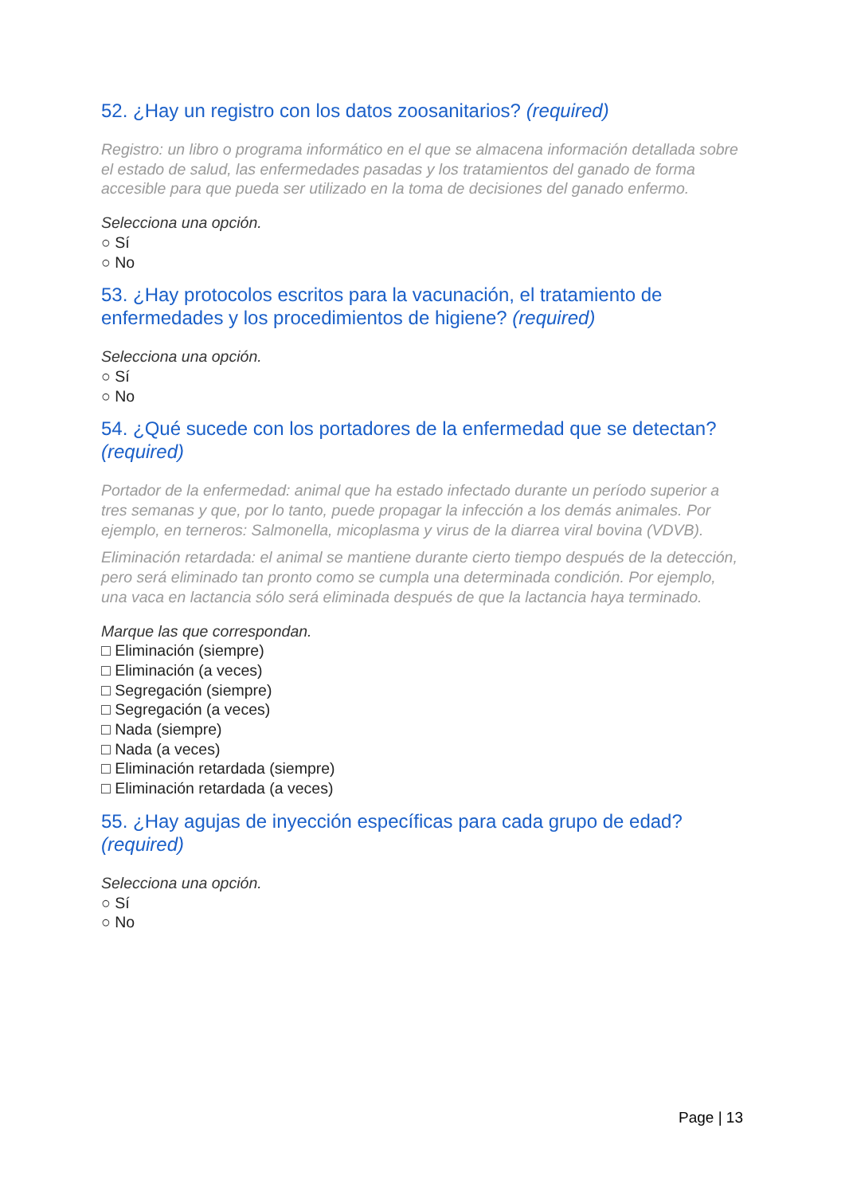52. ¿Hay un registro con los datos zoosanitarios? (required)
Registro: un libro o programa informático en el que se almacena información detallada sobre el estado de salud, las enfermedades pasadas y los tratamientos del ganado de forma accesible para que pueda ser utilizado en la toma de decisiones del ganado enfermo.
Selecciona una opción.
○ Sí
○ No
53. ¿Hay protocolos escritos para la vacunación, el tratamiento de enfermedades y los procedimientos de higiene? (required)
Selecciona una opción.
○ Sí
○ No
54. ¿Qué sucede con los portadores de la enfermedad que se detectan? (required)
Portador de la enfermedad: animal que ha estado infectado durante un período superior a tres semanas y que, por lo tanto, puede propagar la infección a los demás animales. Por ejemplo, en terneros: Salmonella, micoplasma y virus de la diarrea viral bovina (VDVB).
Eliminación retardada: el animal se mantiene durante cierto tiempo después de la detección, pero será eliminado tan pronto como se cumpla una determinada condición. Por ejemplo, una vaca en lactancia sólo será eliminada después de que la lactancia haya terminado.
Marque las que correspondan.
□ Eliminación (siempre)
□ Eliminación (a veces)
□ Segregación (siempre)
□ Segregación (a veces)
□ Nada (siempre)
□ Nada (a veces)
□ Eliminación retardada (siempre)
□ Eliminación retardada (a veces)
55. ¿Hay agujas de inyección específicas para cada grupo de edad? (required)
Selecciona una opción.
○ Sí
○ No
Page | 13